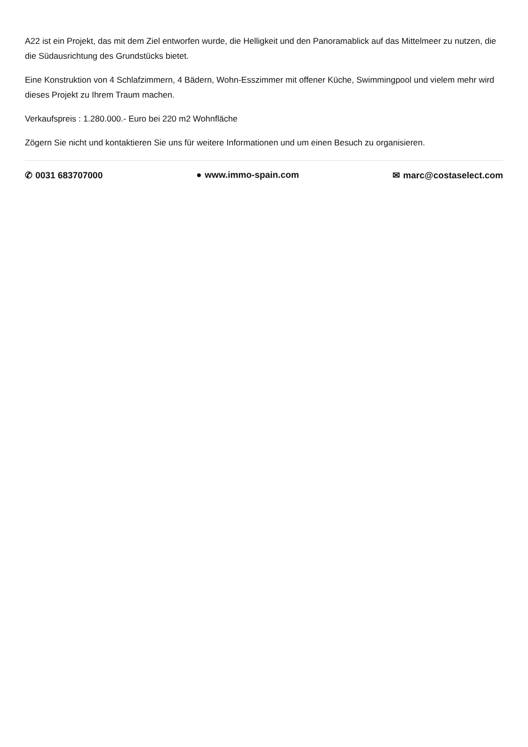A22 ist ein Projekt, das mit dem Ziel entworfen wurde, die Helligkeit und den Panoramablick auf das Mittelmeer zu nutzen, die die Südausrichtung des Grundstücks bietet.
Eine Konstruktion von 4 Schlafzimmern, 4 Bädern, Wohn-Esszimmer mit offener Küche, Swimmingpool und vielem mehr wird dieses Projekt zu Ihrem Traum machen.
Verkaufspreis : 1.280.000.- Euro bei 220 m2 Wohnfläche
Zögern Sie nicht und kontaktieren Sie uns für weitere Informationen und um einen Besuch zu organisieren.
✆ 0031 683707000 ● www.immo-spain.com ✉ marc@costaselect.com